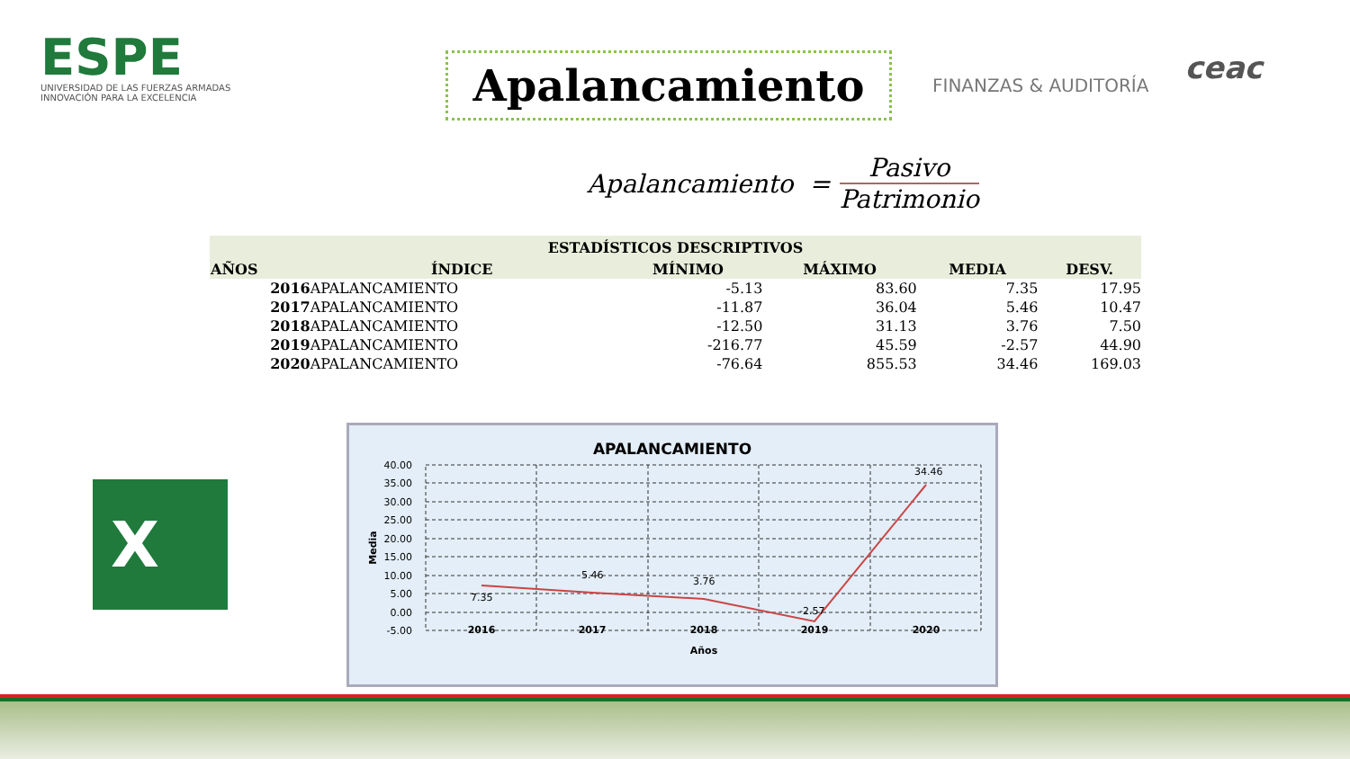ESPE
UNIVERSIDAD DE LAS FUERZAS ARMADAS
INNOVACIÓN PARA LA EXCELENCIA
Apalancamiento
FINANZAS & AUDITORÍA
ceac
Apalancamiento = Pasivo Patrimonio
| ESTADÍSTICOS DESCRIPTIVOS | | | | | |
| --- | --- | --- | --- | --- | --- |
| AÑOS | ÍNDICE | MÍNIMO | MÁXIMO | MEDIA | DESV. |
| 2016 | APALANCAMIENTO | -5.13 | 83.60 | 7.35 | 17.95 |
| 2017 | APALANCAMIENTO | -11.87 | 36.04 | 5.46 | 10.47 |
| 2018 | APALANCAMIENTO | -12.50 | 31.13 | 3.76 | 7.50 |
| 2019 | APALANCAMIENTO | -216.77 | 45.59 | -2.57 | 44.90 |
| 2020 | APALANCAMIENTO | -76.64 | 855.53 | 34.46 | 169.03 |
X
APALANCAMIENTO
40.00
35.00
30.00
25.00
20.00
15.00
10.00
5.00
0.00
-5.00
7.35
5.46
3.76
-2.57
34.46
2016
2017
2018
2019
2020
Años
Media